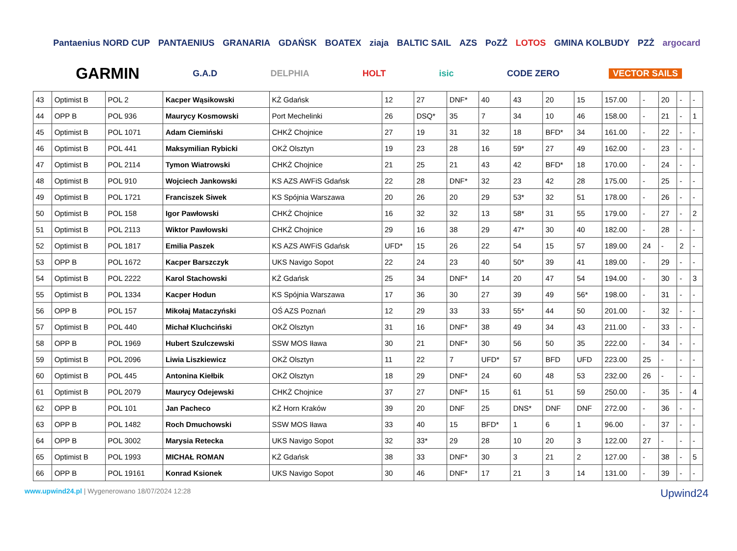Pantaenius NORD CUP PANTAENIUS GRANARIA GDAŃSK BOATEX ziaja BALTIC SAIL AZS PoZŻ LOTOS GMINA KOLBUDY PZŻ argocard GARMIN G.A.D DELPHIA HOLT isic CODE ZERO VECTOR SAILS
| 43 | Optimist B | POL 2 | Kacper Wąsikowski | KŻ Gdańsk | 12 | 27 | DNF* | 40 | 43 | 20 | 15 | 157.00 | - | 20 | - | - |
| 44 | OPP B | POL 936 | Maurycy Kosmowski | Port Mechelinki | 26 | DSQ* | 35 | 7 | 34 | 10 | 46 | 158.00 | - | 21 | - | 1 |
| 45 | Optimist B | POL 1071 | Adam Ciemiński | CHKŻ Chojnice | 27 | 19 | 31 | 32 | 18 | BFD* | 34 | 161.00 | - | 22 | - | - |
| 46 | Optimist B | POL 441 | Maksymilian Rybicki | OKŻ Olsztyn | 19 | 23 | 28 | 16 | 59* | 27 | 49 | 162.00 | - | 23 | - | - |
| 47 | Optimist B | POL 2114 | Tymon Wiatrowski | CHKŻ Chojnice | 21 | 25 | 21 | 43 | 42 | BFD* | 18 | 170.00 | - | 24 | - | - |
| 48 | Optimist B | POL 910 | Wojciech Jankowski | KS AZS AWFiS Gdańsk | 22 | 28 | DNF* | 32 | 23 | 42 | 28 | 175.00 | - | 25 | - | - |
| 49 | Optimist B | POL 1721 | Franciszek Siwek | KS Spójnia Warszawa | 20 | 26 | 20 | 29 | 53* | 32 | 51 | 178.00 | - | 26 | - | - |
| 50 | Optimist B | POL 158 | Igor Pawłowski | CHKŻ Chojnice | 16 | 32 | 32 | 13 | 58* | 31 | 55 | 179.00 | - | 27 | - | 2 |
| 51 | Optimist B | POL 2113 | Wiktor Pawłowski | CHKŻ Chojnice | 29 | 16 | 38 | 29 | 47* | 30 | 40 | 182.00 | - | 28 | - | - |
| 52 | Optimist B | POL 1817 | Emilia Paszek | KS AZS AWFiS Gdańsk | UFD* | 15 | 26 | 22 | 54 | 15 | 57 | 189.00 | 24 | - | 2 | - |
| 53 | OPP B | POL 1672 | Kacper Barszczyk | UKS Navigo Sopot | 22 | 24 | 23 | 40 | 50* | 39 | 41 | 189.00 | - | 29 | - | - |
| 54 | Optimist B | POL 2222 | Karol Stachowski | KŻ Gdańsk | 25 | 34 | DNF* | 14 | 20 | 47 | 54 | 194.00 | - | 30 | - | 3 |
| 55 | Optimist B | POL 1334 | Kacper Hodun | KS Spójnia Warszawa | 17 | 36 | 30 | 27 | 39 | 49 | 56* | 198.00 | - | 31 | - | - |
| 56 | OPP B | POL 157 | Mikołaj Mataczyński | OŚ AZS Poznań | 12 | 29 | 33 | 33 | 55* | 44 | 50 | 201.00 | - | 32 | - | - |
| 57 | Optimist B | POL 440 | Michał Kluchciński | OKŻ Olsztyn | 31 | 16 | DNF* | 38 | 49 | 34 | 43 | 211.00 | - | 33 | - | - |
| 58 | OPP B | POL 1969 | Hubert Szulczewski | SSW MOS Iława | 30 | 21 | DNF* | 30 | 56 | 50 | 35 | 222.00 | - | 34 | - | - |
| 59 | Optimist B | POL 2096 | Liwia Liszkiewicz | OKŻ Olsztyn | 11 | 22 | 7 | UFD* | 57 | BFD | UFD | 223.00 | 25 | - | - | - |
| 60 | Optimist B | POL 445 | Antonina Kiełbik | OKŻ Olsztyn | 18 | 29 | DNF* | 24 | 60 | 48 | 53 | 232.00 | 26 | - | - | - |
| 61 | Optimist B | POL 2079 | Maurycy Odejewski | CHKŻ Chojnice | 37 | 27 | DNF* | 15 | 61 | 51 | 59 | 250.00 | - | 35 | - | 4 |
| 62 | OPP B | POL 101 | Jan Pacheco | KŻ Horn Kraków | 39 | 20 | DNF | 25 | DNS* | DNF | DNF | 272.00 | - | 36 | - | - |
| 63 | OPP B | POL 1482 | Roch Dmuchowski | SSW MOS Iława | 33 | 40 | 15 | BFD* | 1 | 6 | 1 | 96.00 | - | 37 | - | - |
| 64 | OPP B | POL 3002 | Marysia Retecka | UKS Navigo Sopot | 32 | 33* | 29 | 28 | 10 | 20 | 3 | 122.00 | 27 | - | - | - |
| 65 | Optimist B | POL 1993 | MICHAŁ ROMAN | KŻ Gdańsk | 38 | 33 | DNF* | 30 | 3 | 21 | 2 | 127.00 | - | 38 | - | 5 |
| 66 | OPP B | POL 19161 | Konrad Ksionek | UKS Navigo Sopot | 30 | 46 | DNF* | 17 | 21 | 3 | 14 | 131.00 | - | 39 | - | - |
www.upwind24.pl | Wygenerowano 18/07/2024 12:28
Upwind24